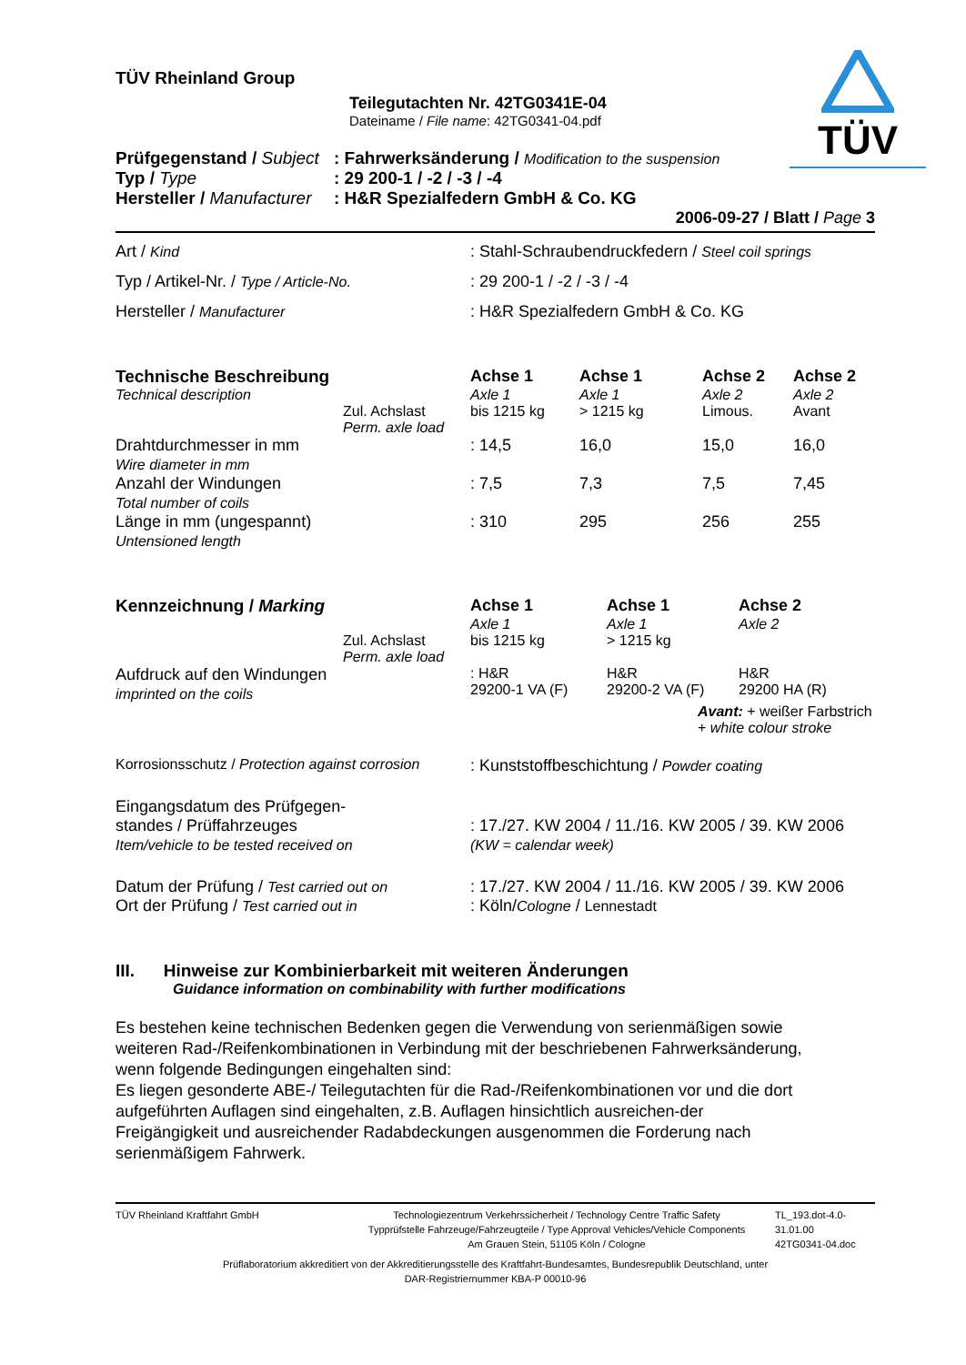TÜV
TÜV Rheinland Group
Teilegutachten Nr. 42TG0341E-04
Dateiname / File name: 42TG0341-04.pdf
| Prüfgegenstand / Subject | : Fahrwerksänderung / Modification to the suspension |
| Typ / Type | : 29 200-1 / -2 / -3 / -4 |
| Hersteller / Manufacturer | : H&R Spezialfedern GmbH & Co. KG |
2006-09-27 / Blatt / Page 3
| Art / Kind | : Stahl-Schraubendruckfedern / Steel coil springs |
| Typ / Artikel-Nr. / Type / Article-No. | : 29 200-1 / -2 / -3 / -4 |
| Hersteller / Manufacturer | : H&R Spezialfedern GmbH & Co. KG |
| Technische Beschreibung | | Achse 1 | Achse 1 | Achse 2 | Achse 2 |
| Technical description | | Axle 1 | Axle 1 | Axle 2 | Axle 2 |
| | Zul. Achslast Perm. axle load | bis 1215 kg | > 1215 kg | Limous. | Avant |
| Drahtdurchmesser in mm Wire diameter in mm | | : 14,5 | 16,0 | 15,0 | 16,0 |
| Anzahl der Windungen Total number of coils | | : 7,5 | 7,3 | 7,5 | 7,45 |
| Länge in mm (ungespannt) Untensioned length | | : 310 | 295 | 256 | 255 |
| Kennzeichnung / Marking | | Achse 1 | Achse 1 | Achse 2 |
| | | Axle 1 | Axle 1 | Axle 2 |
| | Zul. Achslast Perm. axle load | bis 1215 kg | > 1215 kg | |
| Aufdruck auf den Windungen imprinted on the coils | | : H&R 29200-1 VA (F) | H&R 29200-2 VA (F) | H&R 29200 HA (R) |
| Avant: + weißer Farbstrich + white colour stroke | | | | |
| Korrosionsschutz / Protection against corrosion | : Kunststoffbeschichtung / Powder coating |
| Eingangsdatum des Prüfgegen- standes / Prüffahrzeuges Item/vehicle to be tested received on | : 17./27. KW 2004 / 11./16. KW 2005 / 39. KW 2006 (KW = calendar week) |
| Datum der Prüfung / Test carried out on Ort der Prüfung / Test carried out in | : 17./27. KW 2004 / 11./16. KW 2005 / 39. KW 2006 : Köln/ Cologne / Lennestadt |
III. Hinweise zur Kombinierbarkeit mit weiteren Änderungen
Guidance information on combinability with further modifications
Es bestehen keine technischen Bedenken gegen die Verwendung von serienmäßigen sowie weiteren Rad-/Reifenkombinationen in Verbindung mit der beschriebenen Fahrwerksänderung, wenn folgende Bedingungen eingehalten sind:
Es liegen gesonderte ABE-/ Teilegutachten für die Rad-/Reifenkombinationen vor und die dort aufgeführten Auflagen sind eingehalten, z.B. Auflagen hinsichtlich ausreichen-der Freigängigkeit und ausreichender Radabdeckungen ausgenommen die Forderung nach serienmäßigem Fahrwerk.
| TÜV Rheinland Kraftfahrt GmbH | Technologiezentrum Verkehrssicherheit / Technology Centre Traffic Safety Typprüfstelle Fahrzeuge/Fahrzeugteile / Type Approval Vehicles/Vehicle Components Am Grauen Stein, 51105 Köln / Cologne | TL_193.dot-4.0-31.01.00 42TG0341-04.doc |
Prüflaboratorium akkreditiert von der Akkreditierungsstelle des Kraftfahrt-Bundesamtes, Bundesrepublik Deutschland, unter
DAR-Registriernummer KBA-P 00010-96